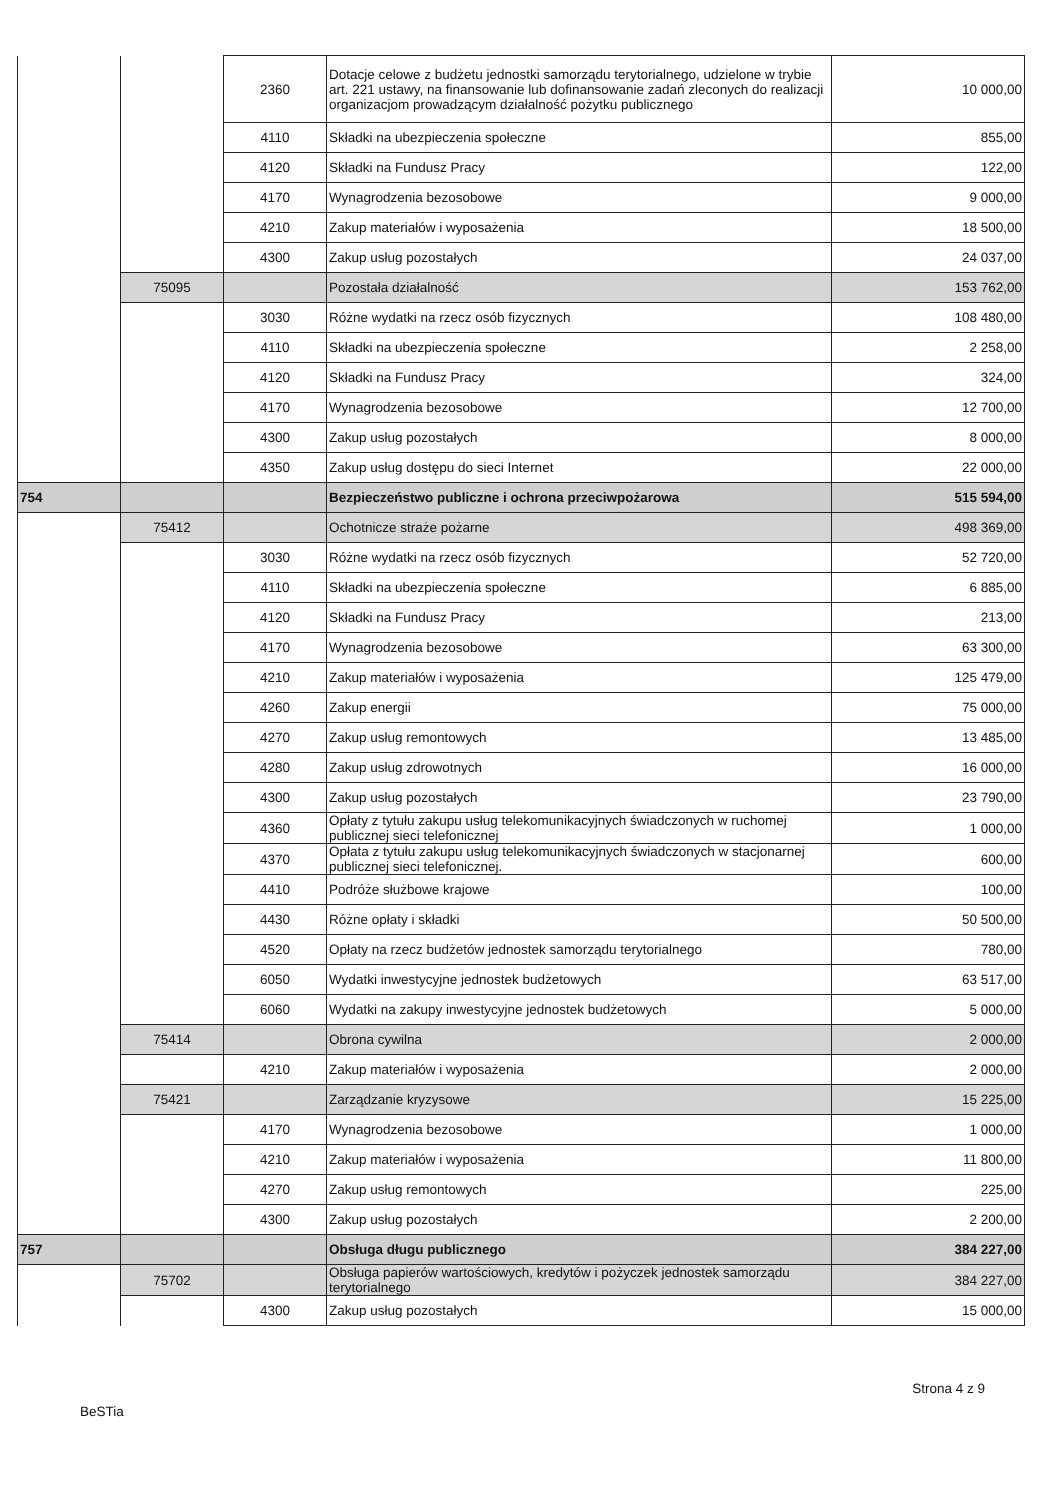| | | 2360 | Dotacje celowe z budżetu jednostki samorządu terytorialnego, udzielone w trybie art. 221 ustawy, na finansowanie lub dofinansowanie zadań zleconych do realizacji organizacjom prowadzącym działalność pożytku publicznego | 10 000,00 |
| | | 4110 | Składki na ubezpieczenia społeczne | 855,00 |
| | | 4120 | Składki na Fundusz Pracy | 122,00 |
| | | 4170 | Wynagrodzenia bezosobowe | 9 000,00 |
| | | 4210 | Zakup materiałów i wyposażenia | 18 500,00 |
| | | 4300 | Zakup usług pozostałych | 24 037,00 |
| | 75095 | | Pozostała działalność | 153 762,00 |
| | | 3030 | Różne wydatki na rzecz osób fizycznych | 108 480,00 |
| | | 4110 | Składki na ubezpieczenia społeczne | 2 258,00 |
| | | 4120 | Składki na Fundusz Pracy | 324,00 |
| | | 4170 | Wynagrodzenia bezosobowe | 12 700,00 |
| | | 4300 | Zakup usług pozostałych | 8 000,00 |
| | | 4350 | Zakup usług dostępu do sieci Internet | 22 000,00 |
| 754 | | | Bezpieczeństwo publiczne i ochrona przeciwpożarowa | 515 594,00 |
| | 75412 | | Ochotnicze straże pożarne | 498 369,00 |
| | | 3030 | Różne wydatki na rzecz osób fizycznych | 52 720,00 |
| | | 4110 | Składki na ubezpieczenia społeczne | 6 885,00 |
| | | 4120 | Składki na Fundusz Pracy | 213,00 |
| | | 4170 | Wynagrodzenia bezosobowe | 63 300,00 |
| | | 4210 | Zakup materiałów i wyposażenia | 125 479,00 |
| | | 4260 | Zakup energii | 75 000,00 |
| | | 4270 | Zakup usług remontowych | 13 485,00 |
| | | 4280 | Zakup usług zdrowotnych | 16 000,00 |
| | | 4300 | Zakup usług pozostałych | 23 790,00 |
| | | 4360 | Opłaty z tytułu zakupu usług telekomunikacyjnych świadczonych w ruchomej publicznej sieci telefonicznej | 1 000,00 |
| | | 4370 | Opłata z tytułu zakupu usług telekomunikacyjnych świadczonych w stacjonarnej publicznej sieci telefonicznej. | 600,00 |
| | | 4410 | Podróże służbowe krajowe | 100,00 |
| | | 4430 | Różne opłaty i składki | 50 500,00 |
| | | 4520 | Opłaty na rzecz budżetów jednostek samorządu terytorialnego | 780,00 |
| | | 6050 | Wydatki inwestycyjne jednostek budżetowych | 63 517,00 |
| | | 6060 | Wydatki na zakupy inwestycyjne jednostek budżetowych | 5 000,00 |
| | 75414 | | Obrona cywilna | 2 000,00 |
| | | 4210 | Zakup materiałów i wyposażenia | 2 000,00 |
| | 75421 | | Zarządzanie kryzysowe | 15 225,00 |
| | | 4170 | Wynagrodzenia bezosobowe | 1 000,00 |
| | | 4210 | Zakup materiałów i wyposażenia | 11 800,00 |
| | | 4270 | Zakup usług remontowych | 225,00 |
| | | 4300 | Zakup usług pozostałych | 2 200,00 |
| 757 | | | Obsługa długu publicznego | 384 227,00 |
| | 75702 | | Obsługa papierów wartościowych, kredytów i pożyczek jednostek samorządu terytorialnego | 384 227,00 |
| | | 4300 | Zakup usług pozostałych | 15 000,00 |
Strona 4 z 9
BeSTia